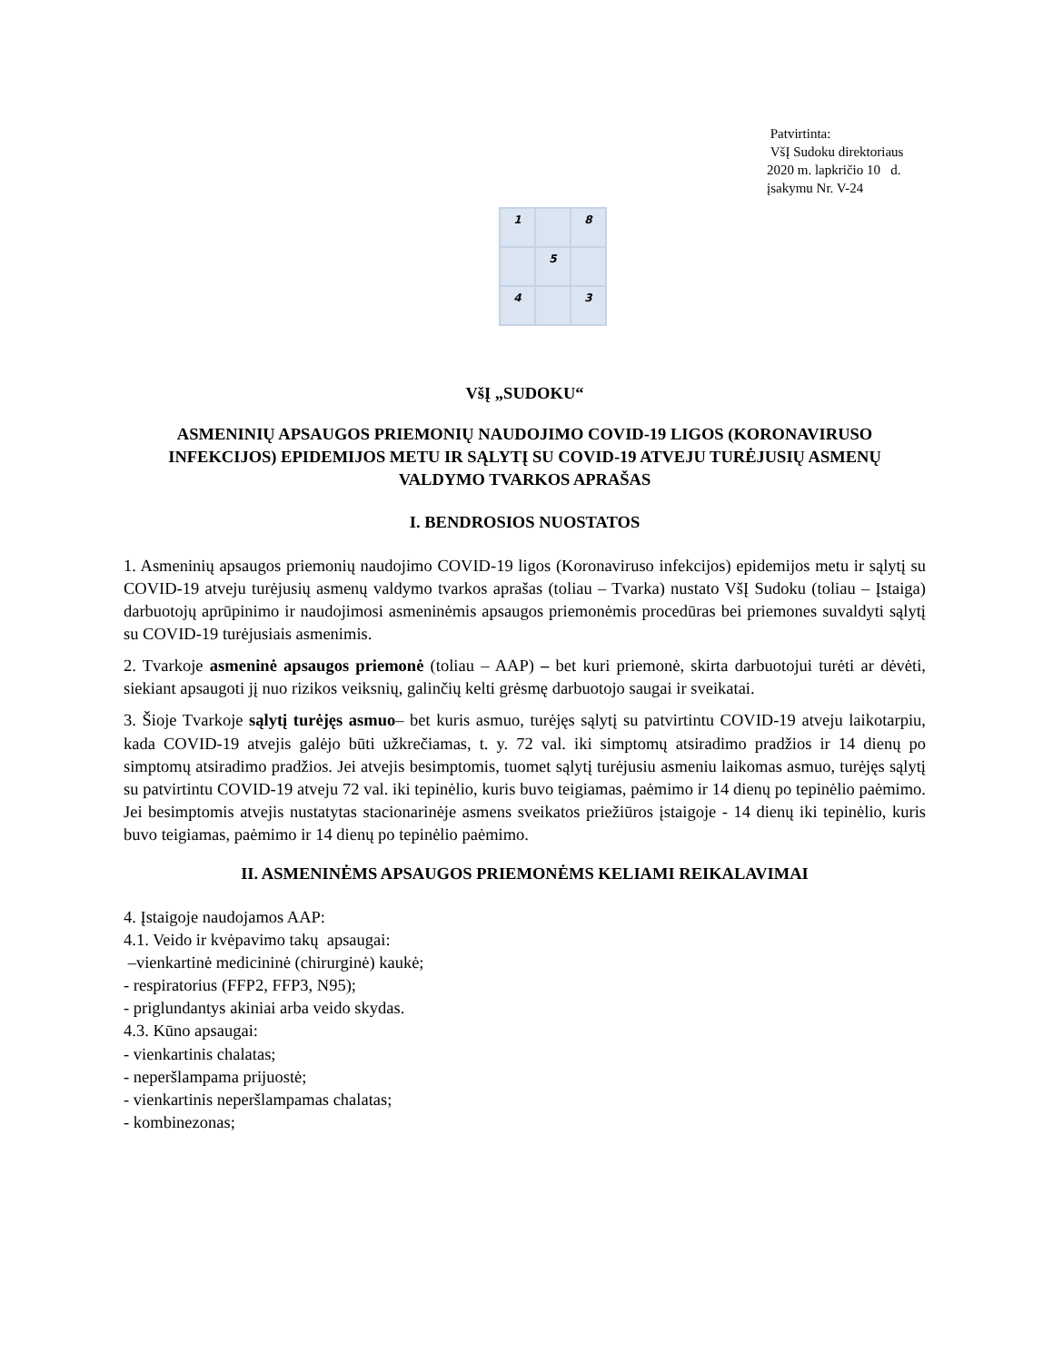Patvirtinta:
VšĮ Sudoku direktoriaus
2020 m. lapkričio 10 d.
įsakymu Nr. V-24
| 1 | | 8 |
| | 5 | |
| 4 | | 3 |
VšĮ „SUDOKU“
ASMENINIŲ APSAUGOS PRIEMONIŲ NAUDOJIMO COVID-19 LIGOS (KORONAVIRUSO INFEKCIJOS) EPIDEMIJOS METU IR SĄLYTĮ SU COVID-19 ATVEJU TURĖJUSIŲ ASMENŲ VALDYMO TVARKOS APRAŠAS
I. BENDROSIOS NUOSTATOS
1. Asmeninių apsaugos priemonių naudojimo COVID-19 ligos (Koronaviruso infekcijos) epidemijos metu ir sąlytį su COVID-19 atveju turėjusių asmenų valdymo tvarkos aprašas (toliau – Tvarka) nustato VšĮ Sudoku (toliau – Įstaiga) darbuotojų aprūpinimo ir naudojimosi asmeninėmis apsaugos priemonėmis procedūras bei priemones suvaldyti sąlytį su COVID-19 turėjusiais asmenimis.
2. Tvarkoje asmeninė apsaugos priemonė (toliau – AAP) – bet kuri priemonė, skirta darbuotojui turėti ar dėvėti, siekiant apsaugoti jį nuo rizikos veiksnių, galinčių kelti grėsmę darbuotojo saugai ir sveikatai.
3. Šioje Tvarkoje sąlytį turėjęs asmuo– bet kuris asmuo, turėjęs sąlytį su patvirtintu COVID-19 atveju laikotarpiu, kada COVID-19 atvejis galėjo būti užkrečiamas, t. y. 72 val. iki simptomų atsiradimo pradžios ir 14 dienų po simptomų atsiradimo pradžios. Jei atvejis besimptomis, tuomet sąlytį turėjusiu asmeniu laikomas asmuo, turėjęs sąlytį su patvirtintu COVID-19 atveju 72 val. iki tepinėlio, kuris buvo teigiamas, paėmimo ir 14 dienų po tepinėlio paėmimo. Jei besimptomis atvejis nustatytas stacionarinėje asmens sveikatos priežiūros įstaigoje - 14 dienų iki tepinėlio, kuris buvo teigiamas, paėmimo ir 14 dienų po tepinėlio paėmimo.
II. ASMENINĖMS APSAUGOS PRIEMONĖMS KELIAMI REIKALAVIMAI
4. Įstaigoje naudojamos AAP:
4.1. Veido ir kvėpavimo takų apsaugai:
–vienkartinė medicininė (chirurginė) kaukė;
- respiratorius (FFP2, FFP3, N95);
- priglundantys akiniai arba veido skydas.
4.3. Kūno apsaugai:
- vienkartinis chalatas;
- neperšlampama prijuostė;
- vienkartinis neperšlampamas chalatas;
- kombinezonas;